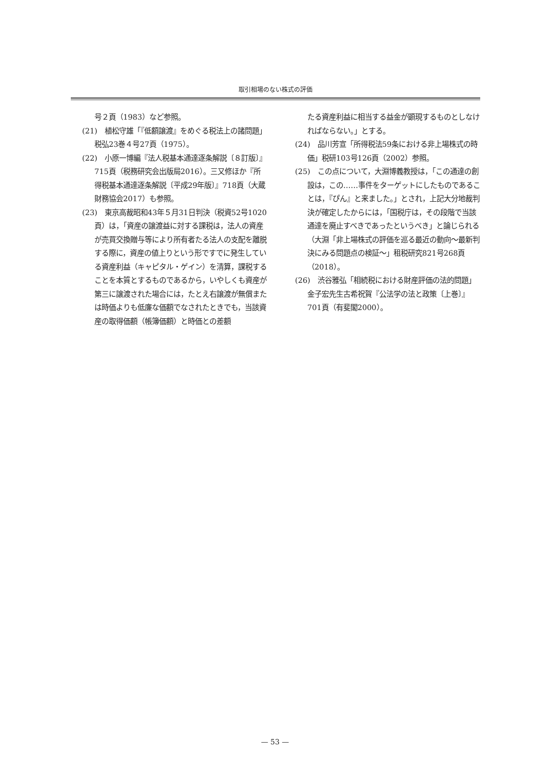取引相場のない株式の評価
号２頁（1983）など参照。
(21)　植松守雄「『低額譲渡』をめぐる税法上の諸問題」税弘23巻４号27頁（1975）。
(22)　小原一博編『法人税基本通達逐条解説〔８訂版〕』715頁（税務研究会出版局2016）。三又修ほか『所得税基本通達逐条解説〔平成29年版〕』718頁（大蔵財務協会2017）も参照。
(23)　東京高裁昭和43年５月31日判決（税資52号1020頁）は，「資産の譲渡益に対する課税は，法人の資産が売買交換贈与等により所有者たる法人の支配を離脱する際に，資産の値上りという形ですでに発生している資産利益（キャピタル・ゲイン）を清算，課税することを本質とするものであるから，いやしくも資産が第三に譲渡された場合には，たとえ右譲渡が無償または時価よりも低廉な価額でなされたときでも，当該資産の取得価額（帳簿価額）と時価との差額
たる資産利益に相当する益金が顕現するものとしなければならない。」とする。
(24)　品川芳宣「所得税法59条における非上場株式の時価」税研103号126頁（2002）参照。
(25)　この点について，大淵博義教授は，「この通達の創設は，この……事件をターゲットにしたものであることは，『ぴん』と来ました。」とされ，上記大分地裁判決が確定したからには，「国税庁は，その段階で当該通達を廃止すべきであったというべき」と論じられる（大淵「非上場株式の評価を巡る最近の動向～最新判決にみる問題点の検証～」租税研究821号268頁（2018）。
(26)　渋谷雅弘「相続税における財産評価の法的問題」金子宏先生古希祝賀『公法学の法と政策〔上巻〕』701頁（有斐閣2000）。
— 53 —